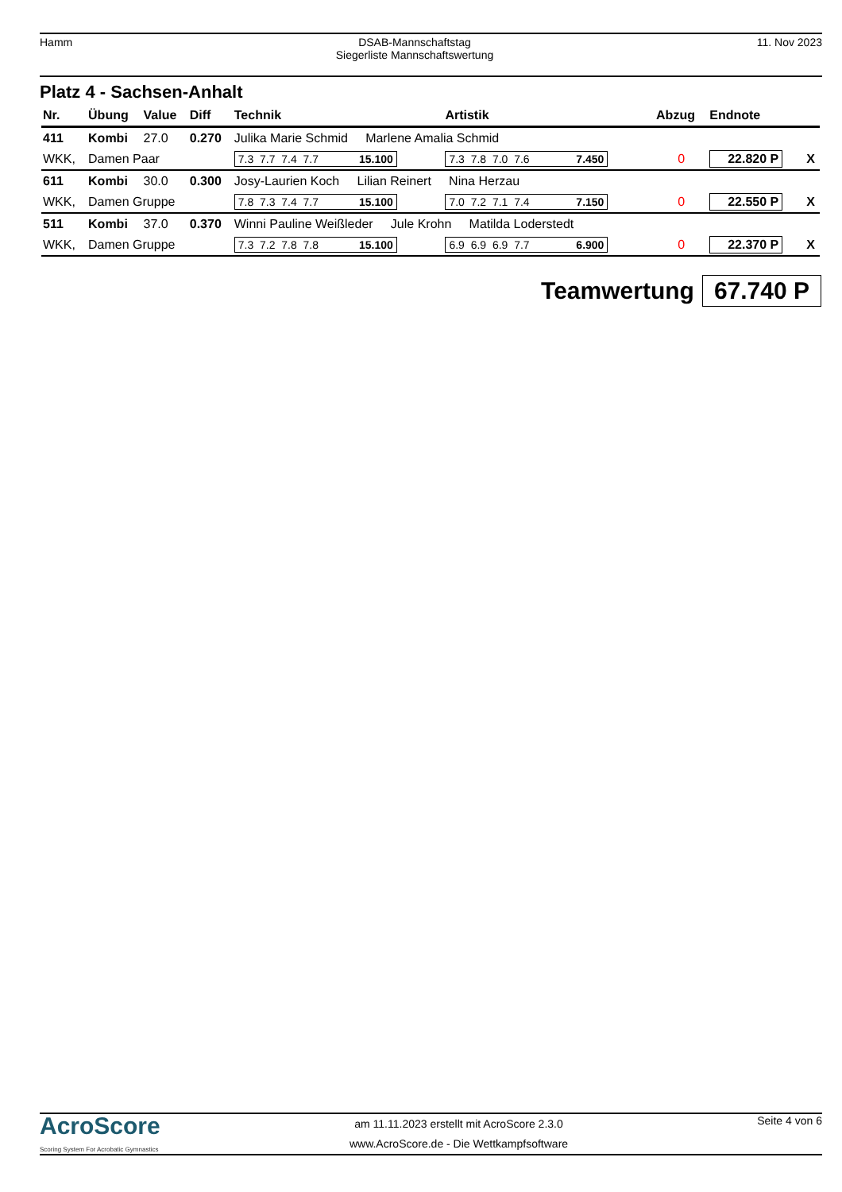Hamm DSAB-Mannschaftstag
Siegerliste Mannschaftswertung
11. Nov 2023
Platz 4 - Sachsen-Anhalt
| Nr. | Übung | Value | Diff | Technik | Artistik | Abzug | Endnote | |
| --- | --- | --- | --- | --- | --- | --- | --- | --- |
| 411 | Kombi | 27.0 | 0.270 | Julika Marie Schmid Marlene Amalia Schmid | | | | |
| WKK, | Damen Paar | | | 7.3 7.7 7.4 7.7 15.100 | 7.3 7.8 7.0 7.6 7.450 | 0 | 22.820 P | X |
| 611 | Kombi | 30.0 | 0.300 | Josy-Laurien Koch Lilian Reinert Nina Herzau | | | | |
| WKK, | Damen Gruppe | | | 7.8 7.3 7.4 7.7 15.100 | 7.0 7.2 7.1 7.4 7.150 | 0 | 22.550 P | X |
| 511 | Kombi | 37.0 | 0.370 | Winni Pauline Weißleder Jule Krohn Matilda Loderstedt | | | | |
| WKK, | Damen Gruppe | | | 7.3 7.2 7.8 7.8 15.100 | 6.9 6.9 6.9 7.7 6.900 | 0 | 22.370 P | X |
Teamwertung 67.740 P
AcroScore
Scoring System For Acrobatic Gymnastics
am 11.11.2023 erstellt mit AcroScore 2.3.0
www.AcroScore.de - Die Wettkampfsoftware
Seite 4 von 6